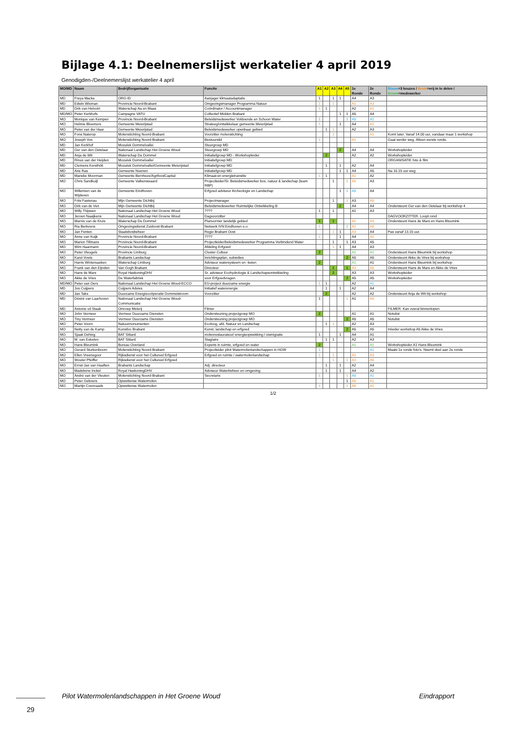Bijlage 4.1: Deelnemerslijst werkatelier 4 april 2019
Genodigden-/Deelnemerslijst werkatelier 4 april
| MO/MD | Naam | Bedrijf/organisatie | Functie | A1 | A2 | A3 | A4 | A5 | 1e Ronde | 2e Ronde | Blauw =3 keuzes / Bruin =vrij in te delen / Groen =medewerker |
| --- | --- | --- | --- | --- | --- | --- | --- | --- | --- | --- | --- |
| MD | Freya Macke | ORG-ID | Aanjager klimaatadaptatie | 1 | | 1 | 1 | | A4 | A3 | |
| MD | Edwin Wieman | Provincie Noord-Brabant | Omgevingsmanager Programma Natuur | 1 | | 1 | | | A1 | A3 | |
| MD | Dirk van Helvoirt | Waterschap Aa en Maas | Coördinator / Accountmanager | 1 | 1 | | | | A2 | A1 | |
| MD/MO | Peter Kerkhofs | Campagne VATU | Collectief Midden Brabant | | | | 1 | 1 | A5 | A4 | |
| MO | Monique van Kempen | Provincie Noord-Brabant | Beleidsmedewerker Voldoende en Schoon Water | 1 | | | | 1 | A5 | A1 | |
| MO | Helmie Bloemers | Gemeente Meierijstad | Strateeg/ontwikkelaar gemeente Meierijstad | 1 | | | 1 | | A4 | A1 | |
| MO | Peter van der Haar | Gemeente Meierijstad | Beleidsmedewerker openbaar gebied | | 1 | 1 | | | A2 | A3 | |
| MO | Fons Naterop | Molenstichting Noord-Brabant | Voorzitter molenstichting | | | 1 | | | | A1 | Komt later. Vanaf 14.00 uur, vandaar maar 1 workshop |
| MO | Joseph Vos | Molenstichting Noord-Brabant | Bestuurslid | 1 | | | | | A1 | | Gaat eerder weg. Alleen eerste ronde. |
| MD | Jan Kerkhof | Mozaïek Dommelvallei | Stuurgroep MD | | | | | | | | |
| MD | Ger van den Oetelaar | Nationaal Landschap Het Groene Woud | Stuurgroep MD | | | | 2 | | A4 | A4 | Workshopleider |
| MD | Anja de Wit | Waterschap De Dommel | Initiatiefgroep MD - Workshopleider | | 2 | | | | A2 | A2 | Workshopleider |
| MD | Rinus van der Heijden | Mozaïek Dommelvallei | Initiatiefgroep MD | | | | | | | | ORGANISATIE foto & film |
| MD | Clemens Kersthölt | Mozaïek Dommelvallei/Gemeente Meierijstad | Initiatiefgroep MD | | 1 | | 1 | | A2 | A4 | |
| MD | Arie Ras | Gemeente Nuenen | Initiatiefgroep MD | | | | 1 | 1 | A4 | A5 | Na 16.15 uur weg |
| MD | Marieke Moorman | Gemeente Bernheze/AgrifoodCapital | Klimaat-en energietransitie | 1 | 1 | | | | A1 | A2 | |
| MO | Chris Sandkuijl | Gemeente Valkenswaard | Projectleider/Sr. Beleidsmedwerker bos, natuur & landschap (team RBP) | | | 1 | | 1 | A5 | A3 | |
| MO | Willemien van de Wijdeven | Gemeente Eindhoven | Erfgoed adviseur Archeologie en Landschap | | | | 1 | 1 | A5 | A4 | |
| MO | Frits Fastenau | Mijn Gemeente Dichtbij | Projectmanager | | | 1 | | 1 | A3 | A5 | |
| MO | Dirk van de Ven | Mijn Gemeente Dichtbij | Beleidsmedewerker Ruimtelijke Ontwikkeling B | | | | 2 | | A4 | A4 | Ondersteunt Ger van den Oetelaar bij workshop 4 |
| MO | Willy Thijssen | Nationaal Landschap Het Groene Woud | ???? | 1 | | 1 | | | A1 | A3 | |
| MO | Jeroen Naaijkens | Nationaal Landschap Het Groene Woud | Dagvoorzitter | | | | | | | | DAGVOORZITTER. Loopt rond |
| MO | Marnix van de Kruis | Waterschap De Dommel | Planvormer landelijk gebied | 1 | | 1 | | | A1 | A3 | Ondersteunt Hans de Mars en Hans Bleumink |
| MO | Ria Berkvens | Omgevingsdienst Zuidoost-Brabant | Netwerk IVN Eindhoven e.o. | 1 | | | | 1 | A1 | A5 | |
| MO | Jan Fenten | Staatsbosbeheer | Regio Brabant Oost | | | 1 | 1 | | A3 | A4 | Pas vanaf 13.15 uur. |
| MO | Anne van Kuijk | Provincie Noord-Brabant | ???? | 1 | | | 1 | | A4 | A1 | |
| MO | Marion Tillmans | Provincie Noord-Brabant | Projectleider/beleidsmedewerker Programma Verbindend Water | | | 1 | | 1 | A3 | A5 | |
| MO | Wim Haarmann | Provincie Noord-Brabant | Afdeling Erfgoed | | | 1 | 1 | | A4 | A3 | |
| MO | Peter Vleugels | Provincie Limburg | Cluster Cultuur | 2 | | | | | A1 | A1 | Ondersteunt Hans Bleumink bij workshop |
| MO | Karel Voets | Brabants Landschap | Inrichtingsplan, subsidies | | | | | 2 | A5 | A5 | Ondersteunt Akke de Vries bij workshop |
| MO | Harrie Wintersaeken | Waterschap Limburg | Adviseur watersysteem en -keten | 2 | | | | | A1 | A1 | Ondersteunt Hans Bleumink bij workshop |
| MO | Frank van den Eijnden | Van Gogh Brabant | Directeur | | | 1 | | 1 | A3 | A5 | Ondersteunt Hans de Mars en Akke de Vries |
| MO | Hans de Mars | Royal HaskoningDHV | Sr. adviseur Ecohydrologie & Landschapsontwikkeling | | | 2 | | | A3 | A3 | Workshopleider |
| MO | Akke de Vries | De Waterfabriek | voor Erfgoedvragen | | | | | 2 | A5 | A5 | Workshopleider |
| MD/MO | Peter van Oers | Nationaal Landschap Het Groene Woud-ECCO | EU-project duurzame energie | 1 | 1 | | | | A2 | A1 | |
| MD | Jos Cuijpers | Cuijpers Advies | Initiatief waterenergie | | 1 | | 1 | | A2 | A4 | |
| MD | Jan Taks | Duurzame Energiecoöperatie Dommelstroom | Voorzitter | | 2 | | | | A2 | A2 | Ondersteunt Anja de Wit bij workshop |
| MD | Désiré van Laarhoven | Nationaal Landschap Het Groene Woud-Communicatie | | 1 | | | | 1 | A1 | A5 | |
| MD | Antonie vd Staak | Omroep Meierij | Filmer | | | | | | | | FILMER. Kan overal binnenlopen |
| MO | John Vermeer | Vermeer Duurzame Diensten | Ondersteuning projectgroep MO | 2 | | | | | A1 | A1 | Notulist |
| MO | Tiny Vermeer | Vermeer Duurzame Diensten | Ondersteuning projectgroep MO | | | | | 2 | A5 | A5 | Notulist |
| MO | Peter Voorn | Natuurmonumenten | Ecoloog, afd. Natuur en Landschap | | 1 | 1 | | | A2 | A3 | |
| MO | Netty van de Kamp | Kunstloc Brabant | Kunst, landschap en erfgoed | | | | | 2 | A5 | A5 | Inleider workshop A5 Akke de Vries |
| MO | Sjaak Dehing | BAT Sittard | molenrestaurateur/ energieopwekking / vismigratie | 1 | | | 1 | | A4 | A1 | |
| MO | M. van Eekelen | BAT Sittard | Stagiaire | | 1 | 1 | | | A2 | A3 | |
| MO | Hans Bleumink | Bureau Overland | Experts in ruimte, erfgoed en water | 2 | | | | | A1 | A1 | Workshopleider A1 Hans Bleumink |
| MO | Gerard Sturkenboom | Molenstichting Noord-Brabant | Projectleider pilot Watermolenlandschappen in HGW | 1 | | | | | | A1 | Maakt 1e ronde foto's. Neemt deel aan 2e ronde |
| MO | Ellen Vreenegoor | Rijksdienst voor het Cultureel Erfgoed | Erfgoed en ruimte / watermolenlandschap | 1 | | 1 | | | A1 | A3 | |
| MO | Wouter Pfeiffer | Rijksdienst voor het Cultureel Erfgoed | | | | 1 | | 1 | A3 | A5 | |
| MO | Ernst-Jan van Haaften | Brabants Landschap | Adj. directeur | | 1 | | 1 | | A2 | A4 | |
| MO | Madeleine Inckel | Royal HaskoningDHV | Adviseur Waterbeheer en omgeving | | 1 | | 1 | | A4 | A2 | |
| MO | André van der Vleuten | Molenstichting Noord-Brabant | Secretaris | 1 | | | | 1 | A5 | A1 | |
| MO | Peter Geboers | Opwettense Watermolen | | | | | | 1 | A5 | A1 | |
| MO | Martijn Coenraads | Opwettense Watermolen | | 1 | | | | 1 | A5 | A1 | |
1/2
Pilot Watermolenlandschappen in Het Groene Woud Eindrapport
29